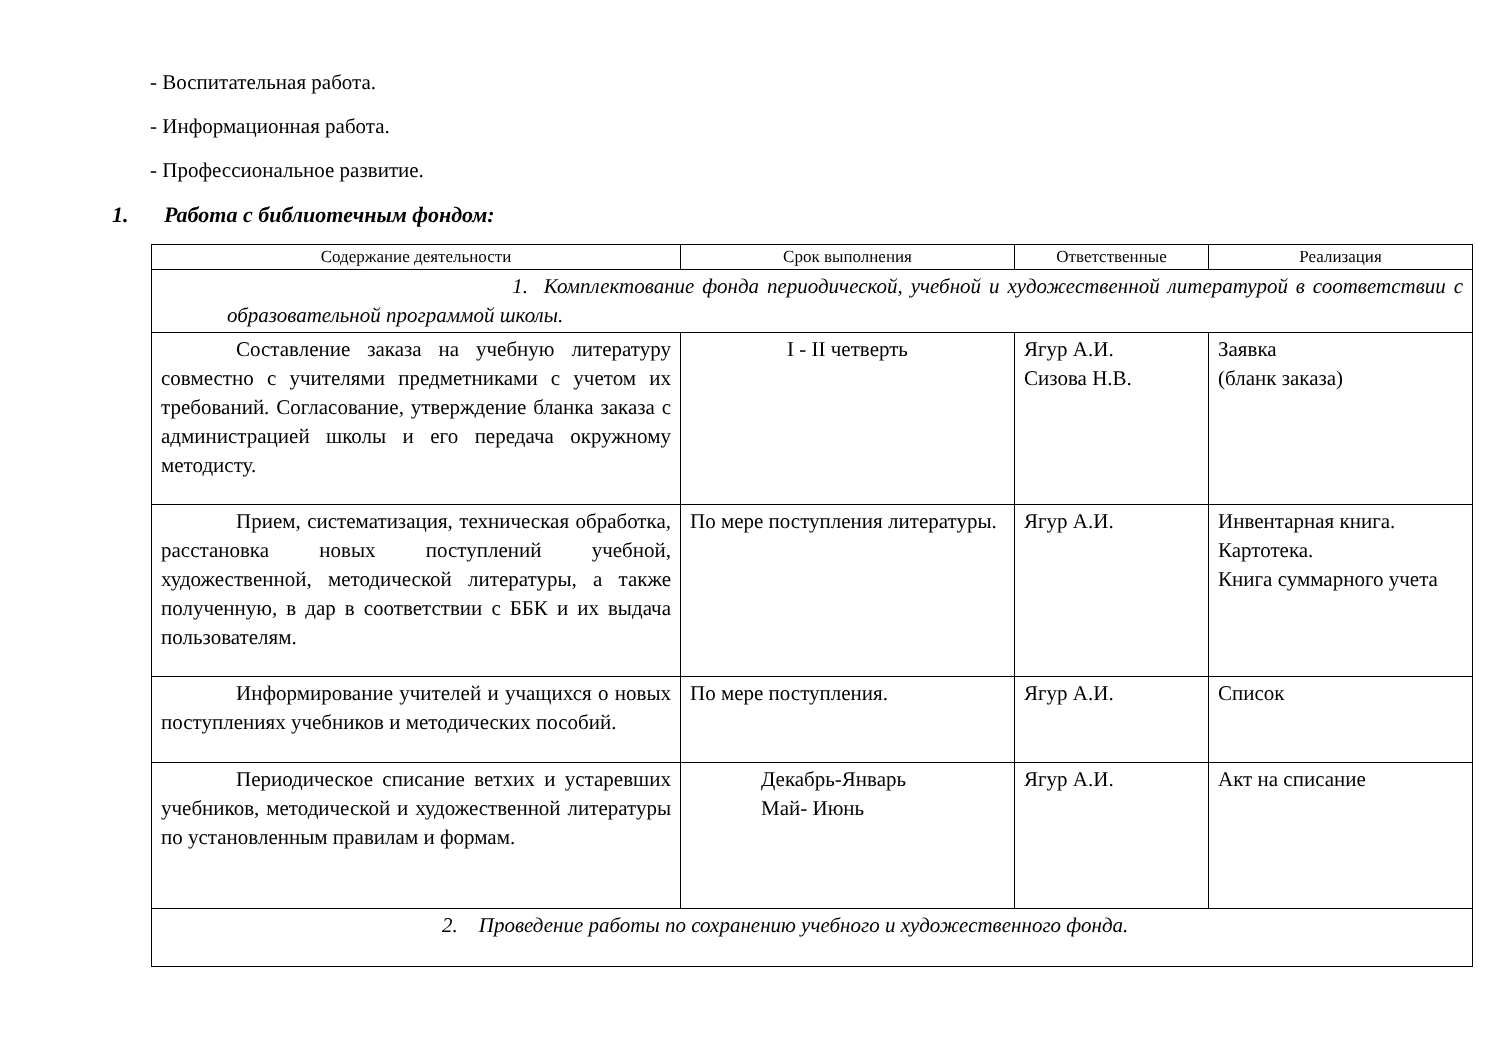- Воспитательная работа.
- Информационная работа.
- Профессиональное развитие.
1. Работа с библиотечным фондом:
| Содержание деятельности | Срок выполнения | Ответственные | Реализация |
| --- | --- | --- | --- |
| 1. Комплектование фонда периодической, учебной и художественной литературой в соответствии с образовательной программой школы. | | | |
| Составление заказа на учебную литературу совместно с учителями предметниками с учетом их требований. Согласование, утверждение бланка заказа с администрацией школы и его передача окружному методисту. | I - II четверть | Ягур А.И. Сизова Н.В. | Заявка (бланк заказа) |
| Прием, систематизация, техническая обработка, расстановка новых поступлений учебной, художественной, методической литературы, а также полученную, в дар в соответствии с ББК и их выдача пользователям. | По мере поступления литературы. | Ягур А.И. | Инвентарная книга. Картотека. Книга суммарного учета |
| Информирование учителей и учащихся о новых поступлениях учебников и методических пособий. | По мере поступления. | Ягур А.И. | Список |
| Периодическое списание ветхих и устаревших учебников, методической и художественной литературы по установленным правилам и формам. | Декабрь-Январь Май- Июнь | Ягур А.И. | Акт на списание |
| 2. Проведение работы по сохранению учебного и художественного фонда. | | | |